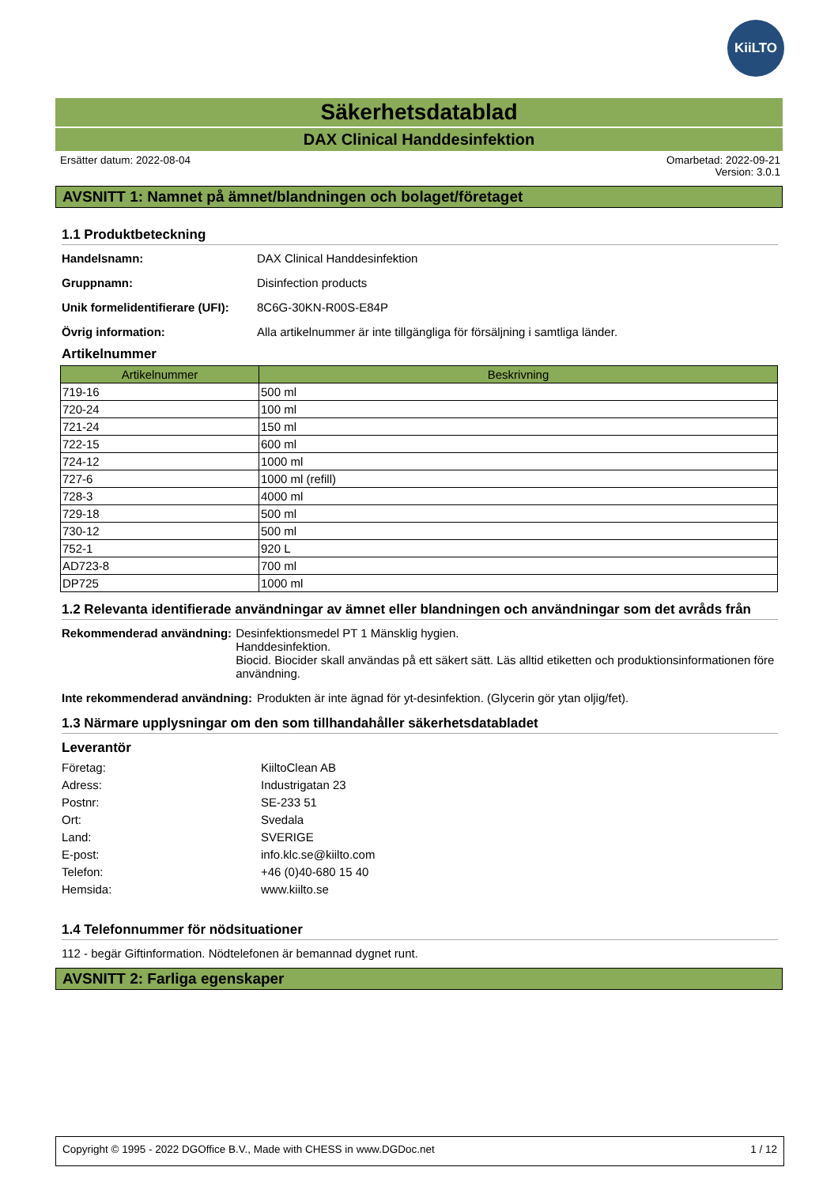KiiLTO
Säkerhetsdatablad
DAX Clinical Handdesinfektion
Ersätter datum: 2022-08-04 Omarbetad: 2022-09-21
Version: 3.0.1
AVSNITT 1: Namnet på ämnet/blandningen och bolaget/företaget
1.1 Produktbeteckning
Handelsnamn: DAX Clinical Handdesinfektion
Gruppnamn: Disinfection products
Unik formelidentifierare (UFI):
8C6G-30KN-R00S-E84P
Övrig information: Alla artikelnummer är inte tillgängliga för försäljning i samtliga länder.
Artikelnummer
| Artikelnummer | Beskrivning |
| --- | --- |
| 719-16 | 500 ml |
| 720-24 | 100 ml |
| 721-24 | 150 ml |
| 722-15 | 600 ml |
| 724-12 | 1000 ml |
| 727-6 | 1000 ml (refill) |
| 728-3 | 4000 ml |
| 729-18 | 500 ml |
| 730-12 | 500 ml |
| 752-1 | 920 L |
| AD723-8 | 700 ml |
| DP725 | 1000 ml |
1.2 Relevanta identifierade användningar av ämnet eller blandningen och användningar som det avråds från
Rekommenderad användning: Desinfektionsmedel PT 1 Mänsklig hygien.
Handdesinfektion.
Biocid. Biocider skall användas på ett säkert sätt. Läs alltid etiketten och produktionsinformationen före användning.
Inte rekommenderad användning:
Produkten är inte ägnad för yt-desinfektion. (Glycerin gör ytan oljig/fet).
1.3 Närmare upplysningar om den som tillhandahåller säkerhetsdatabladet
Leverantör
Företag: KiiltoClean AB
Adress: Industrigatan 23
Postnr: SE-233 51
Ort: Svedala
Land: SVERIGE
E-post: info.klc.se@kiilto.com
Telefon: +46 (0)40-680 15 40
Hemsida: www.kiilto.se
1.4 Telefonnummer för nödsituationer
112 - begär Giftinformation. Nödtelefonen är bemannad dygnet runt.
AVSNITT 2: Farliga egenskaper
Copyright © 1995 - 2022 DGOffice B.V., Made with CHESS in www.DGDoc.net
1 / 12